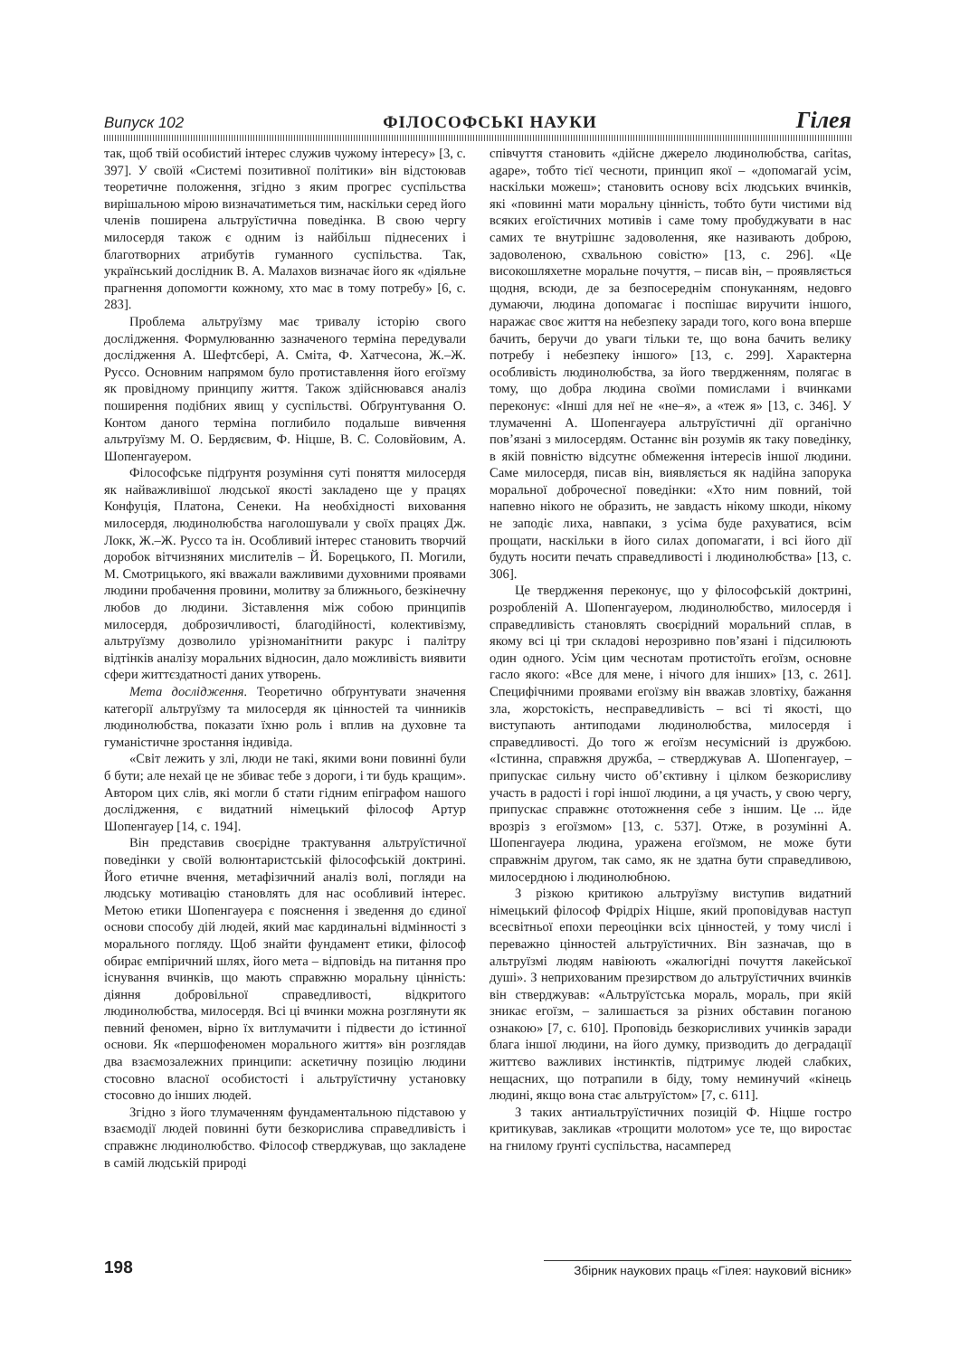Випуск 102 ФІЛОСОФСЬКІ НАУКИ Гілея
так, щоб твій особистий інтерес служив чужому інтересу» [3, с. 397]. У своїй «Системі позитивної політики» він відстоював теоретичне положення, згідно з яким прогрес суспільства вирішальною мірою визначатиметься тим, наскільки серед його членів поширена альтруїстична поведінка. В свою чергу милосердя також є одним із найбільш піднесених і благотворних атрибутів гуманного суспільства. Так, український дослідник В. А. Малахов визначає його як «діяльне прагнення допомогти кожному, хто має в тому потребу» [6, с. 283].
Проблема альтруїзму має тривалу історію свого дослідження. Формулюванню зазначеного терміна передували дослідження А. Шефтсбері, А. Сміта, Ф. Хатчесона, Ж.–Ж. Руссо. Основним напрямом було протиставлення його егоїзму як провідному принципу життя. Також здійснювався аналіз поширення подібних явищ у суспільстві. Обґрунтування О. Контом даного терміна поглибило подальше вивчення альтруїзму М. О. Бердяєвим, Ф. Ніцше, В. С. Соловйовим, А. Шопенгауером.
Філософське підґрунтя розуміння суті поняття милосердя як найважливішої людської якості закладено ще у працях Конфуція, Платона, Сенеки. На необхідності виховання милосердя, людинолюбства наголошували у своїх працях Дж. Локк, Ж.–Ж. Руссо та ін. Особливий інтерес становить творчий доробок вітчизняних мислителів – Й. Борецького, П. Могили, М. Смотрицького, які вважали важливими духовними проявами людини пробачення провини, молитву за ближнього, безкінечну любов до людини. Зіставлення між собою принципів милосердя, доброзичливості, благодійності, колективізму, альтруїзму дозволило урізноманітнити ракурс і палітру відтінків аналізу моральних відносин, дало можливість виявити сфери життєздатності даних утворень.
Мета дослідження. Теоретично обґрунтувати значення категорії альтруїзму та милосердя як цінностей та чинників людинолюбства, показати їхню роль і вплив на духовне та гуманістичне зростання індивіда.
«Світ лежить у злі, люди не такі, якими вони повинні були б бути; але нехай це не збиває тебе з дороги, і ти будь кращим». Автором цих слів, які могли б стати гідним епіграфом нашого дослідження, є видатний німецький філософ Артур Шопенгауер [14, с. 194].
Він представив своєрідне трактування альтруїстичної поведінки у своїй волюнтаристській філософській доктрині. Його етичне вчення, метафізичний аналіз волі, погляди на людську мотивацію становлять для нас особливий інтерес. Метою етики Шопенгауера є пояснення і зведення до єдиної основи способу дій людей, який має кардинальні відмінності з морального погляду. Щоб знайти фундамент етики, філософ обирає емпіричний шлях, його мета – відповідь на питання про існування вчинків, що мають справжню моральну цінність: діяння добровільної справедливості, відкритого людинолюбства, милосердя. Всі ці вчинки можна розглянути як певний феномен, вірно їх витлумачити і підвести до істинної основи. Як «першофеномен морального життя» він розглядав два взаємозалежних принципи: аскетичну позицію людини стосовно власної особистості і альтруїстичну установку стосовно до інших людей.
Згідно з його тлумаченням фундаментальною підставою у взаємодії людей повинні бути безкорислива справедливість і справжнє людинолюбство. Філософ стверджував, що закладене в самій людській природі
співчуття становить «дійсне джерело людинолюбства, caritas, agape», тобто тієї чесноти, принцип якої – «допомагай усім, наскільки можеш»; становить основу всіх людських вчинків, які «повинні мати моральну цінність, тобто бути чистими від всяких егоїстичних мотивів і саме тому пробуджувати в нас самих те внутрішнє задоволення, яке називають доброю, задоволеною, схвальною совістю» [13, с. 296]. «Це високошляхетне моральне почуття, – писав він, – проявляється щодня, всюди, де за безпосереднім спонуканням, недовго думаючи, людина допомагає і поспішає виручити іншого, наражає своє життя на небезпеку заради того, кого вона вперше бачить, беручи до уваги тільки те, що вона бачить велику потребу і небезпеку іншого» [13, с. 299]. Характерна особливість людинолюбства, за його твердженням, полягає в тому, що добра людина своїми помислами і вчинками переконує: «Інші для неї не «не–я», а «теж я» [13, с. 346]. У тлумаченні А. Шопенгауера альтруїстичні дії органічно пов’язані з милосердям. Останнє він розумів як таку поведінку, в якій повністю відсутнє обмеження інтересів іншої людини. Саме милосердя, писав він, виявляється як надійна запорука моральної доброчесної поведінки: «Хто ним повний, той напевно нікого не образить, не завдасть нікому шкоди, нікому не заподіє лиха, навпаки, з усіма буде рахуватися, всім прощати, наскільки в його силах допомагати, і всі його дії будуть носити печать справедливості і людинолюбства» [13, с. 306].
Це твердження переконує, що у філософській доктрині, розробленій А. Шопенгауером, людинолюбство, милосердя і справедливість становлять своєрідний моральний сплав, в якому всі ці три складові нерозривно пов’язані і підсилюють один одного. Усім цим чеснотам протистоїть егоїзм, основне гасло якого: «Все для мене, і нічого для інших» [13, с. 261]. Специфічними проявами егоїзму він вважав зловтіху, бажання зла, жорстокість, несправедливість – всі ті якості, що виступають антиподами людинолюбства, милосердя і справедливості. До того ж егоїзм несумісний із дружбою. «Істинна, справжня дружба, – стверджував А. Шопенгауер, – припускає сильну чисто об’єктивну і цілком безкорисливу участь в радості і горі іншої людини, а ця участь, у свою чергу, припускає справжнє ототожнення себе з іншим. Це ... йде врозріз з егоїзмом» [13, с. 537]. Отже, в розумінні А. Шопенгауера людина, уражена егоїзмом, не може бути справжнім другом, так само, як не здатна бути справедливою, милосердною і людинолюбною.
З різкою критикою альтруїзму виступив видатний німецький філософ Фрідріх Ніцше, який проповідував наступ всесвітньої епохи переоцінки всіх цінностей, у тому числі і переважно цінностей альтруїстичних. Він зазначав, що в альтруїзмі людям навіюють «жалюгідні почуття лакейської душі». З неприхованим презирством до альтруїстичних вчинків він стверджував: «Альтруїстська мораль, мораль, при якій зникає егоїзм, – залишається за різних обставин поганою ознакою» [7, с. 610]. Проповідь безкорисливих учинків заради блага іншої людини, на його думку, призводить до деградації життєво важливих інстинктів, підтримує людей слабких, нещасних, що потрапили в біду, тому неминучий «кінець людині, якщо вона стає альтруїстом» [7, с. 611].
З таких антиальтруїстичних позицій Ф. Ніцше гостро критикував, закликав «трощити молотом» усе те, що виростає на гнилому ґрунті суспільства, насамперед
198 Збірник наукових праць «Гілея: науковий вісник»